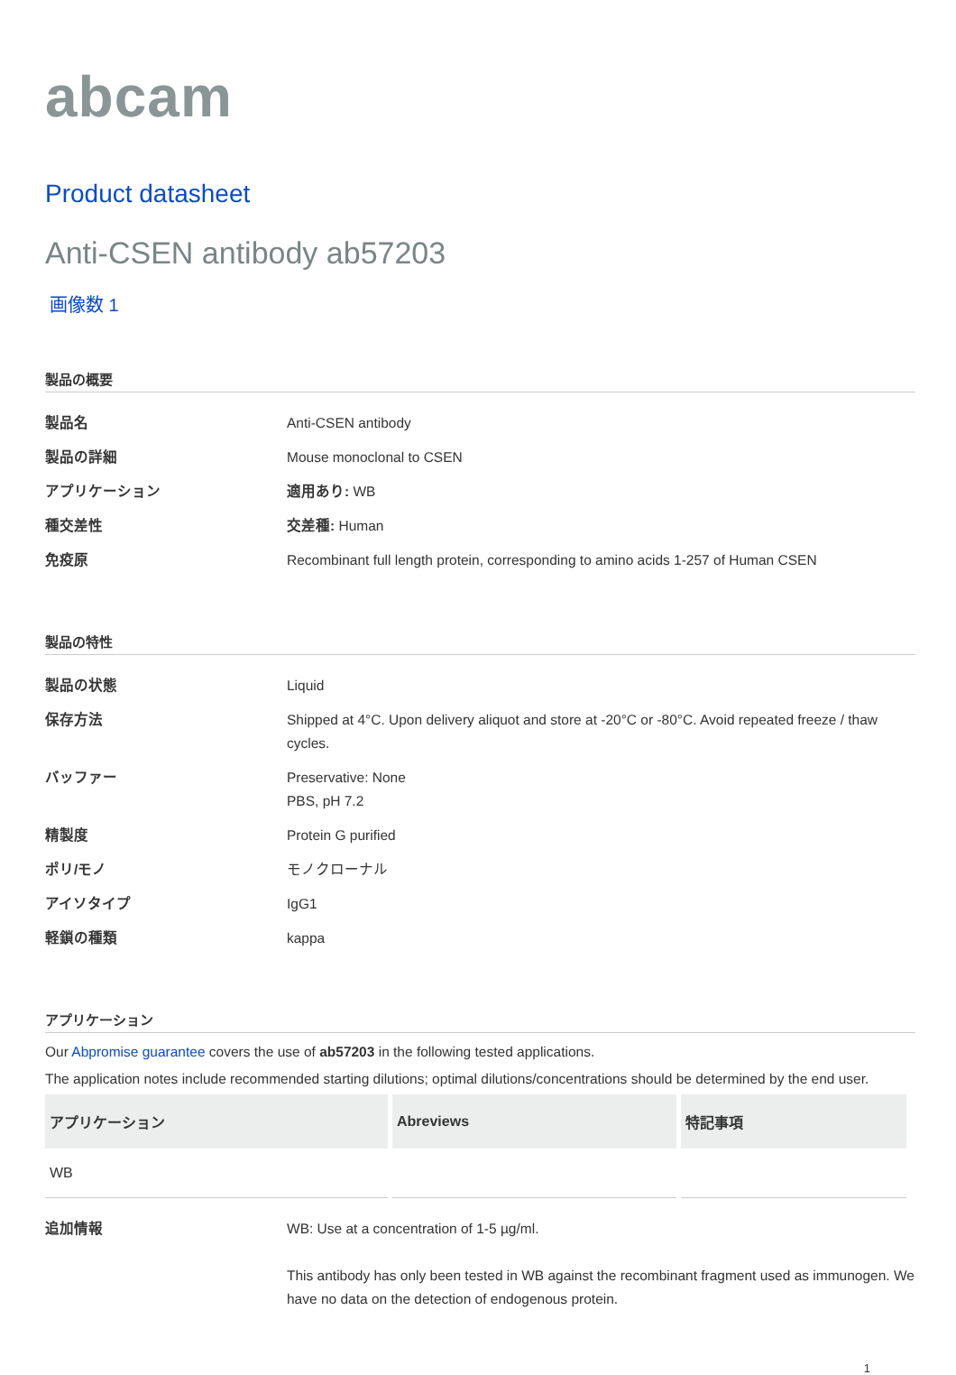abcam
Product datasheet
Anti-CSEN antibody ab57203
画像数 1
製品の概要
| 製品名 | Anti-CSEN antibody |
| 製品の詳細 | Mouse monoclonal to CSEN |
| アプリケーション | 適用あり: WB |
| 種交差性 | 交差種: Human |
| 免疫原 | Recombinant full length protein, corresponding to amino acids 1-257 of Human CSEN |
製品の特性
| 製品の状態 | Liquid |
| 保存方法 | Shipped at 4°C. Upon delivery aliquot and store at -20°C or -80°C. Avoid repeated freeze / thaw cycles. |
| バッファー | Preservative: None PBS, pH 7.2 |
| 精製度 | Protein G purified |
| ポリ/モノ | モノクローナル |
| アイソタイプ | IgG1 |
| 軽鎖の種類 | kappa |
アプリケーション
Our Abpromise guarantee covers the use of ab57203 in the following tested applications.
The application notes include recommended starting dilutions; optimal dilutions/concentrations should be determined by the end user.
| アプリケーション | Abreviews | 特記事項 |
| --- | --- | --- |
| WB | | |
| 追加情報 | WB: Use at a concentration of 1-5 µg/ml. This antibody has only been tested in WB against the recombinant fragment used as immunogen. We have no data on the detection of endogenous protein. |
1